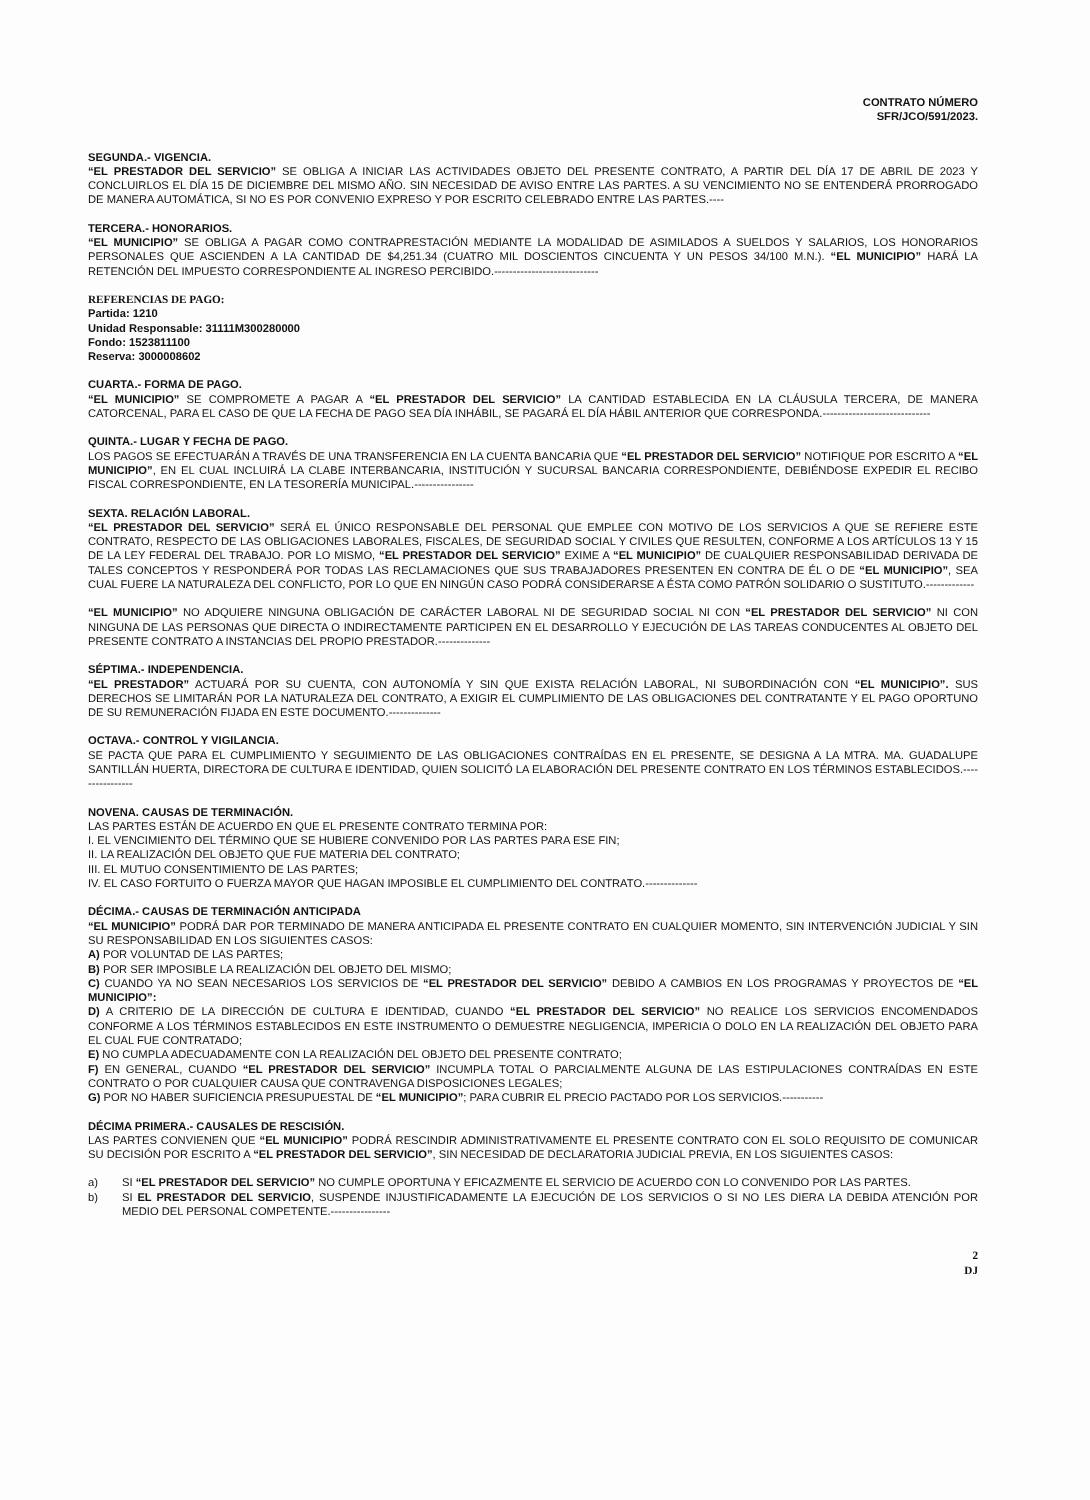CONTRATO NÚMERO
SFR/JCO/591/2023.
SEGUNDA.- VIGENCIA.
“EL PRESTADOR DEL SERVICIO” SE OBLIGA A INICIAR LAS ACTIVIDADES OBJETO DEL PRESENTE CONTRATO, A PARTIR DEL DÍA 17 DE ABRIL DE 2023 Y CONCLUIRLOS EL DÍA 15 DE DICIEMBRE DEL MISMO AÑO. SIN NECESIDAD DE AVISO ENTRE LAS PARTES. A SU VENCIMIENTO NO SE ENTENDERÁ PRORROGADO DE MANERA AUTOMÁTICA, SI NO ES POR CONVENIO EXPRESO Y POR ESCRITO CELEBRADO ENTRE LAS PARTES.----
TERCERA.- HONORARIOS.
“EL MUNICIPIO” SE OBLIGA A PAGAR COMO CONTRAPRESTACIÓN MEDIANTE LA MODALIDAD DE ASIMILADOS A SUELDOS Y SALARIOS, LOS HONORARIOS PERSONALES QUE ASCIENDEN A LA CANTIDAD DE $4,251.34 (CUATRO MIL DOSCIENTOS CINCUENTA Y UN PESOS 34/100 M.N.). “EL MUNICIPIO” HARÁ LA RETENCIÓN DEL IMPUESTO CORRESPONDIENTE AL INGRESO PERCIBIDO.----------------------------
REFERENCIAS DE PAGO:
Partida: 1210
Unidad Responsable: 31111M300280000
Fondo: 1523811100
Reserva: 3000008602
CUARTA.- FORMA DE PAGO.
“EL MUNICIPIO” SE COMPROMETE A PAGAR A “EL PRESTADOR DEL SERVICIO” LA CANTIDAD ESTABLECIDA EN LA CLÁUSULA TERCERA, DE MANERA CATORCENAL, PARA EL CASO DE QUE LA FECHA DE PAGO SEA DÍA INHÁBIL, SE PAGARÁ EL DÍA HÁBIL ANTERIOR QUE CORRESPONDA.-----------------------------
QUINTA.- LUGAR Y FECHA DE PAGO.
LOS PAGOS SE EFECTUARÁN A TRAVÉS DE UNA TRANSFERENCIA EN LA CUENTA BANCARIA QUE “EL PRESTADOR DEL SERVICIO” NOTIFIQUE POR ESCRITO A “EL MUNICIPIO”, EN EL CUAL INCLUIRÁ LA CLABE INTERBANCARIA, INSTITUCIÓN Y SUCURSAL BANCARIA CORRESPONDIENTE, DEBIÉNDOSE EXPEDIR EL RECIBO FISCAL CORRESPONDIENTE, EN LA TESORERÍA MUNICIPAL.----------------
SEXTA. RELACIÓN LABORAL.
“EL PRESTADOR DEL SERVICIO” SERÁ EL ÚNICO RESPONSABLE DEL PERSONAL QUE EMPLEE CON MOTIVO DE LOS SERVICIOS A QUE SE REFIERE ESTE CONTRATO, RESPECTO DE LAS OBLIGACIONES LABORALES, FISCALES, DE SEGURIDAD SOCIAL Y CIVILES QUE RESULTEN, CONFORME A LOS ARTÍCULOS 13 Y 15 DE LA LEY FEDERAL DEL TRABAJO. POR LO MISMO, “EL PRESTADOR DEL SERVICIO” EXIME A “EL MUNICIPIO” DE CUALQUIER RESPONSABILIDAD DERIVADA DE TALES CONCEPTOS Y RESPONDERÁ POR TODAS LAS RECLAMACIONES QUE SUS TRABAJADORES PRESENTEN EN CONTRA DE ÉL O DE “EL MUNICIPIO”, SEA CUAL FUERE LA NATURALEZA DEL CONFLICTO, POR LO QUE EN NINGÚN CASO PODRÁ CONSIDERARSE A ÉSTA COMO PATRÓN SOLIDARIO O SUSTITUTO.-------------
“EL MUNICIPIO” NO ADQUIERE NINGUNA OBLIGACIÓN DE CARÁCTER LABORAL NI DE SEGURIDAD SOCIAL NI CON “EL PRESTADOR DEL SERVICIO” NI CON NINGUNA DE LAS PERSONAS QUE DIRECTA O INDIRECTAMENTE PARTICIPEN EN EL DESARROLLO Y EJECUCIÓN DE LAS TAREAS CONDUCENTES AL OBJETO DEL PRESENTE CONTRATO A INSTANCIAS DEL PROPIO PRESTADOR.--------------
SÉPTIMA.- INDEPENDENCIA.
“EL PRESTADOR” ACTUARÁ POR SU CUENTA, CON AUTONOMÍA Y SIN QUE EXISTA RELACIÓN LABORAL, NI SUBORDINACIÓN CON “EL MUNICIPIO”. SUS DERECHOS SE LIMITARÁN POR LA NATURALEZA DEL CONTRATO, A EXIGIR EL CUMPLIMIENTO DE LAS OBLIGACIONES DEL CONTRATANTE Y EL PAGO OPORTUNO DE SU REMUNERACIÓN FIJADA EN ESTE DOCUMENTO.--------------
OCTAVA.- CONTROL Y VIGILANCIA.
SE PACTA QUE PARA EL CUMPLIMIENTO Y SEGUIMIENTO DE LAS OBLIGACIONES CONTRAÍDAS EN EL PRESENTE, SE DESIGNA A LA MTRA. MA. GUADALUPE SANTILLÁN HUERTA, DIRECTORA DE CULTURA E IDENTIDAD, QUIEN SOLICITÓ LA ELABORACIÓN DEL PRESENTE CONTRATO EN LOS TÉRMINOS ESTABLECIDOS.----------------
NOVENA. CAUSAS DE TERMINACIÓN.
LAS PARTES ESTÁN DE ACUERDO EN QUE EL PRESENTE CONTRATO TERMINA POR:
I. EL VENCIMIENTO DEL TÉRMINO QUE SE HUBIERE CONVENIDO POR LAS PARTES PARA ESE FIN;
II. LA REALIZACIÓN DEL OBJETO QUE FUE MATERIA DEL CONTRATO;
III. EL MUTUO CONSENTIMIENTO DE LAS PARTES;
IV. EL CASO FORTUITO O FUERZA MAYOR QUE HAGAN IMPOSIBLE EL CUMPLIMIENTO DEL CONTRATO.--------------
DÉCIMA.- CAUSAS DE TERMINACIÓN ANTICIPADA
“EL MUNICIPIO” PODRÁ DAR POR TERMINADO DE MANERA ANTICIPADA EL PRESENTE CONTRATO EN CUALQUIER MOMENTO, SIN INTERVENCIÓN JUDICIAL Y SIN SU RESPONSABILIDAD EN LOS SIGUIENTES CASOS:
A) POR VOLUNTAD DE LAS PARTES;
B) POR SER IMPOSIBLE LA REALIZACIÓN DEL OBJETO DEL MISMO;
C) CUANDO YA NO SEAN NECESARIOS LOS SERVICIOS DE “EL PRESTADOR DEL SERVICIO” DEBIDO A CAMBIOS EN LOS PROGRAMAS Y PROYECTOS DE “EL MUNICIPIO”:
D) A CRITERIO DE LA DIRECCIÓN DE CULTURA E IDENTIDAD, CUANDO “EL PRESTADOR DEL SERVICIO” NO REALICE LOS SERVICIOS ENCOMENDADOS CONFORME A LOS TÉRMINOS ESTABLECIDOS EN ESTE INSTRUMENTO O DEMUESTRE NEGLIGENCIA, IMPERICIA O DOLO EN LA REALIZACIÓN DEL OBJETO PARA EL CUAL FUE CONTRATADO;
E) NO CUMPLA ADECUADAMENTE CON LA REALIZACIÓN DEL OBJETO DEL PRESENTE CONTRATO;
F) EN GENERAL, CUANDO “EL PRESTADOR DEL SERVICIO” INCUMPLA TOTAL O PARCIALMENTE ALGUNA DE LAS ESTIPULACIONES CONTRAÍDAS EN ESTE CONTRATO O POR CUALQUIER CAUSA QUE CONTRAVENGA DISPOSICIONES LEGALES;
G) POR NO HABER SUFICIENCIA PRESUPUESTAL DE “EL MUNICIPIO”; PARA CUBRIR EL PRECIO PACTADO POR LOS SERVICIOS.-----------
DÉCIMA PRIMERA.- CAUSALES DE RESCISIÓN.
LAS PARTES CONVIENEN QUE “EL MUNICIPIO” PODRÁ RESCINDIR ADMINISTRATIVAMENTE EL PRESENTE CONTRATO CON EL SOLO REQUISITO DE COMUNICAR SU DECISIÓN POR ESCRITO A “EL PRESTADOR DEL SERVICIO”, SIN NECESIDAD DE DECLARATORIA JUDICIAL PREVIA, EN LOS SIGUIENTES CASOS:
a) SI “EL PRESTADOR DEL SERVICIO” NO CUMPLE OPORTUNA Y EFICAZMENTE EL SERVICIO DE ACUERDO CON LO CONVENIDO POR LAS PARTES.
b) SI EL PRESTADOR DEL SERVICIO, SUSPENDE INJUSTIFICADAMENTE LA EJECUCIÓN DE LOS SERVICIOS O SI NO LES DIERA LA DEBIDA ATENCIÓN POR MEDIO DEL PERSONAL COMPETENTE.----------------
2
DJ